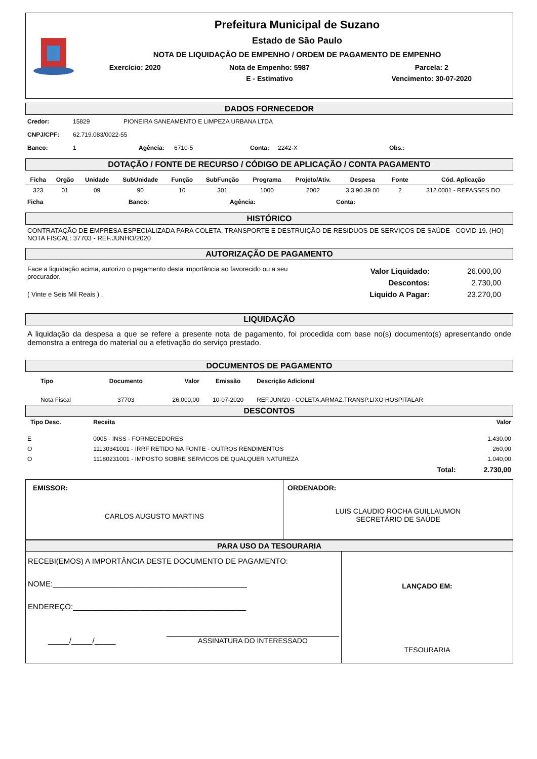Prefeitura Municipal de Suzano
Estado de São Paulo
NOTA DE LIQUIDAÇÃO DE EMPENHO / ORDEM DE PAGAMENTO DE EMPENHO
| Exercício: 2020 | Nota de Empenho: 5987 | Parcela: 2 |
| | E - Estimativo | Vencimento: 30-07-2020 |
DADOS FORNECEDOR
Credor: 15829 PIONEIRA SANEAMENTO E LIMPEZA URBANA LTDA
CNPJ/CPF: 62.719.083/0022-55
Banco: 1 Agência: 6710-5 Conta: 2242-X Obs.:
DOTAÇÃO / FONTE DE RECURSO / CÓDIGO DE APLICAÇÃO / CONTA PAGAMENTO
| Ficha | Orgão | Unidade | SubUnidade | Função | SubFunção | Programa | Projeto/Ativ. | Despesa | Fonte | Cód. Aplicação |
| --- | --- | --- | --- | --- | --- | --- | --- | --- | --- | --- |
| 323 | 01 | 09 | 90 | 10 | 301 | 1000 | 2002 | 3.3.90.39.00 | 2 | 312.0001 - REPASSES DO |
Ficha Banco: Agência: Conta:
HISTÓRICO
CONTRATAÇÃO DE EMPRESA ESPECIALIZADA PARA COLETA, TRANSPORTE E DESTRUIÇÃO DE RESIDUOS DE SERVIÇOS DE SAÚDE - COVID 19. (HO) NOTA FISCAL: 37703 - REF.JUNHO/2020
AUTORIZAÇÃO DE PAGAMENTO
Face a liquidação acima, autorizo o pagamento desta importância ao favorecido ou a seu procurador.
( Vinte e Seis Mil Reais ) ,
| Valor Liquidado: | 26.000,00 |
| Descontos: | 2.730,00 |
| Liquido A Pagar: | 23.270,00 |
LIQUIDAÇÃO
A liquidação da despesa a que se refere a presente nota de pagamento, foi procedida com base no(s) documento(s) apresentando onde demonstra a entrega do material ou a efetivação do serviço prestado.
DOCUMENTOS DE PAGAMENTO
| Tipo | Documento | Valor | Emissão | Descrição Adicional |
| --- | --- | --- | --- | --- |
| Nota Fiscal | 37703 | 26.000,00 | 10-07-2020 | REF.JUN/20 - COLETA,ARMAZ.TRANSP.LIXO HOSPITALAR |
DESCONTOS
| Tipo Desc. | Receita | Valor |
| --- | --- | --- |
| E | 0005 - INSS - FORNECEDORES | 1.430,00 |
| O | 11130341001 - IRRF RETIDO NA FONTE - OUTROS RENDIMENTOS | 260,00 |
| O | 11180231001 - IMPOSTO SOBRE SERVICOS DE QUALQUER NATUREZA | 1.040,00 |
| | Total: | 2.730,00 |
EMISSOR:
CARLOS AUGUSTO MARTINS
ORDENADOR:
LUIS CLAUDIO ROCHA GUILLAUMON
SECRETÁRIO DE SAÚDE
PARA USO DA TESOURARIA
RECEBI(EMOS) A IMPORTÂNCIA DESTE DOCUMENTO DE PAGAMENTO:
NOME:______________________________________________
ENDEREÇO:_________________________________________
_____/_____/_____ ASSINATURA DO INTERESSADO
LANÇADO EM:
TESOURARIA